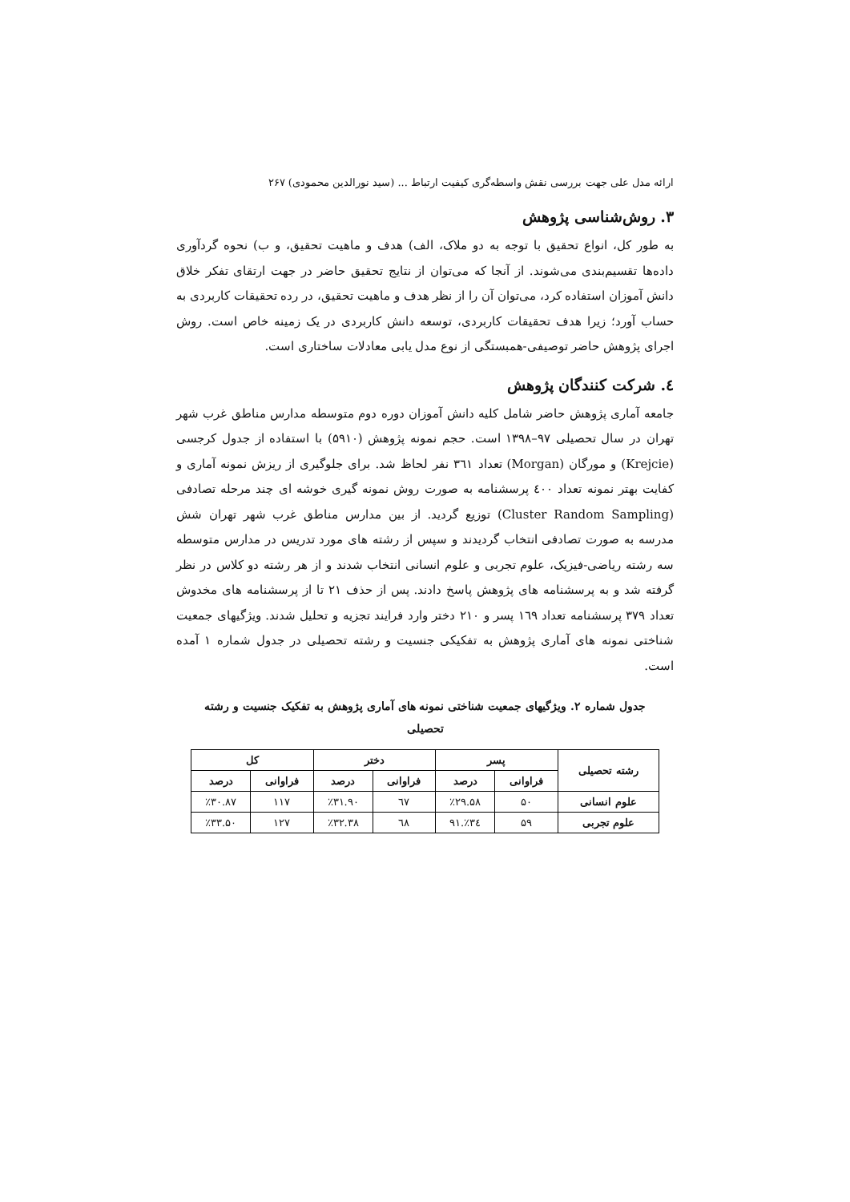ارائه مدل علی جهت بررسی نقش واسطه‌گری کیفیت ارتباط ... (سید نورالدین محمودی) ۲۶۷
۳. روش‌شناسی پژوهش
به طور کل، انواع تحقیق با توجه به دو ملاک، الف) هدف و ماهیت تحقیق، و ب) نحوه گردآوری داده‌ها تقسیم‌بندی می‌شوند. از آنجا که می‌توان از نتایج تحقیق حاضر در جهت ارتقای تفکر خلاق دانش آموزان استفاده کرد، می‌توان آن را از نظر هدف و ماهیت تحقیق، در رده تحقیقات کاربردی به حساب آورد؛ زیرا هدف تحقیقات کاربردی، توسعه دانش کاربردی در یک زمینه خاص است. روش اجرای پژوهش حاضر توصیفی-همبستگی از نوع مدل یابی معادلات ساختاری است.
٤. شرکت کنندگان پژوهش
جامعه آماری پژوهش حاضر شامل کلیه دانش آموزان دوره دوم متوسطه مدارس مناطق غرب شهر تهران در سال تحصیلی ۹۷–۱۳۹۸ است. حجم نمونه پژوهش (۵۹۱۰) با استفاده از جدول کرجسی (Krejcie) و مورگان (Morgan) تعداد ۳٦۱ نفر لحاظ شد. برای جلوگیری از ریزش نمونه آماری و کفایت بهتر نمونه تعداد ٤۰۰ پرسشنامه به صورت روش نمونه گیری خوشه ای چند مرحله تصادفی (Cluster Random Sampling) توزیع گردید. از بین مدارس مناطق غرب شهر تهران شش مدرسه به صورت تصادفی انتخاب گردیدند و سپس از رشته های مورد تدریس در مدارس متوسطه سه رشته ریاضی-فیزیک، علوم تجربی و علوم انسانی انتخاب شدند و از هر رشته دو کلاس در نظر گرفته شد و به پرسشنامه های پژوهش پاسخ دادند. پس از حذف ۲۱ تا از پرسشنامه های مخدوش تعداد ۳۷۹ پرسشنامه تعداد ۱٦۹ پسر و ۲۱۰ دختر وارد فرایند تجزیه و تحلیل شدند. ویژگیهای جمعیت شناختی نمونه های آماری پژوهش به تفکیکی جنسیت و رشته تحصیلی در جدول شماره ۱ آمده است.
جدول شماره ۲. ویژگیهای جمعیت شناختی نمونه های آماری پژوهش به تفکیک جنسیت و رشته تحصیلی
| رشته تحصیلی | پسر | | دختر | | کل | |
| --- | --- | --- | --- | --- | --- | --- |
| | فراوانی | درصد | فراوانی | درصد | فراوانی | درصد |
| علوم انسانی | ۵۰ | ٪۲۹.۵۸ | ٦۷ | ٪۳۱.۹۰ | ۱۱۷ | ٪۳۰.۸۷ |
| علوم تجربی | ۵۹ | ٪۳٤.۹۱ | ٦۸ | ٪۳۲.۳۸ | ۱۲۷ | ٪۳۳.۵۰ |